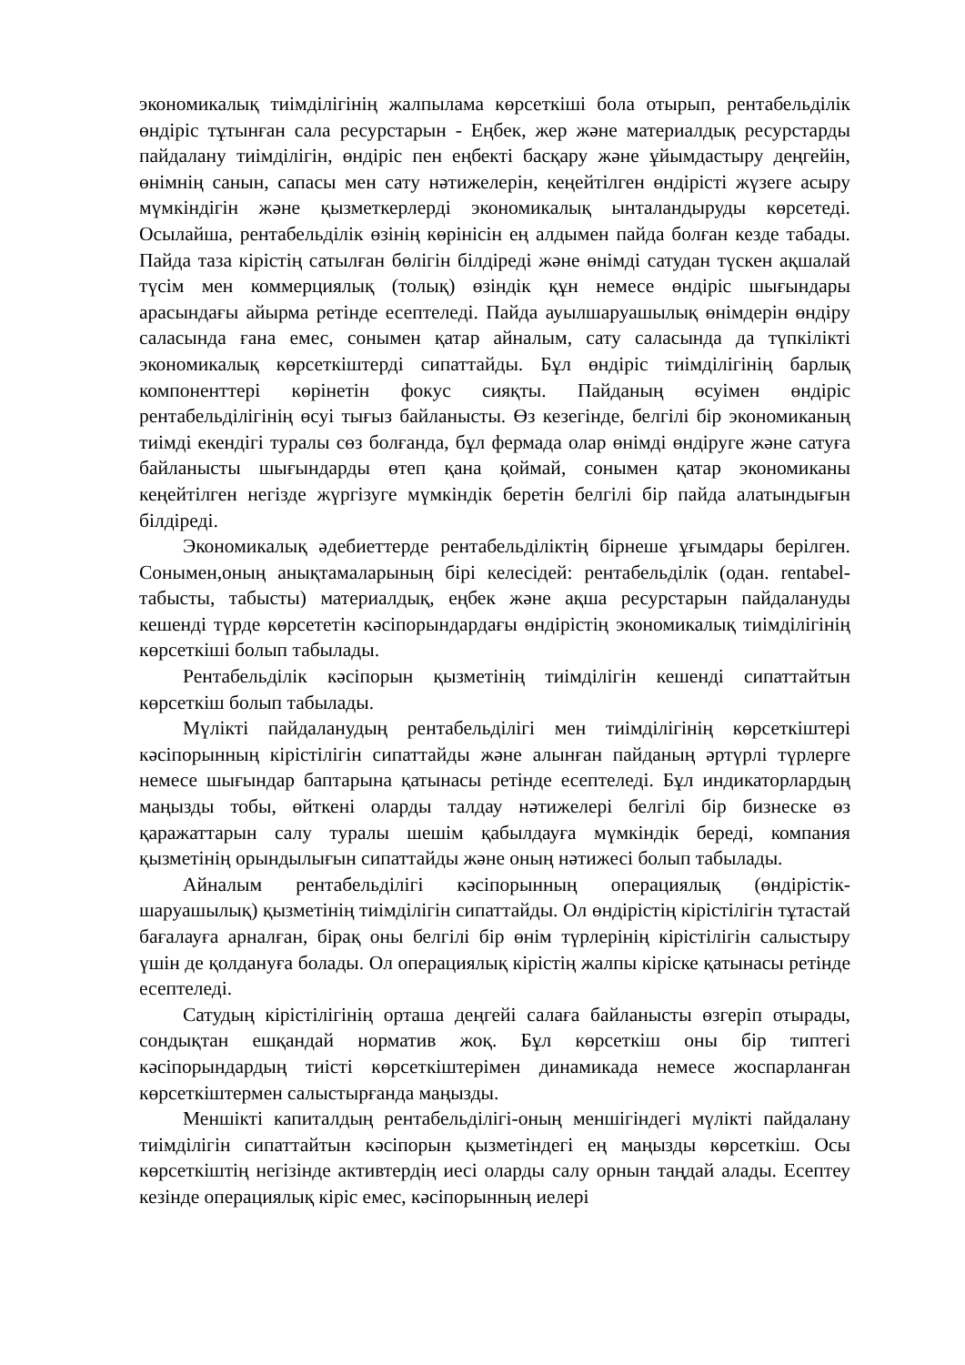экономикалық тиімділігінің жалпылама көрсеткіші бола отырып, рентабельділік өндіріс тұтынған сала ресурстарын - Еңбек, жер және материалдық ресурстарды пайдалану тиімділігін, өндіріс пен еңбекті басқару және ұйымдастыру деңгейін, өнімнің санын, сапасы мен сату нәтижелерін, кеңейтілген өндірісті жүзеге асыру мүмкіндігін және қызметкерлерді экономикалық ынталандыруды көрсетеді. Осылайша, рентабельділік өзінің көрінісін ең алдымен пайда болған кезде табады. Пайда таза кірістің сатылған бөлігін білдіреді және өнімді сатудан түскен ақшалай түсім мен коммерциялық (толық) өзіндік құн немесе өндіріс шығындары арасындағы айырма ретінде есептеледі. Пайда ауылшаруашылық өнімдерін өндіру саласында ғана емес, сонымен қатар айналым, сату саласында да түпкілікті экономикалық көрсеткіштерді сипаттайды. Бұл өндіріс тиімділігінің барлық компоненттері көрінетін фокус сияқты. Пайданың өсуімен өндіріс рентабельділігінің өсуі тығыз байланысты. Өз кезегінде, белгілі бір экономиканың тиімді екендігі туралы сөз болғанда, бұл фермада олар өнімді өндіруге және сатуға байланысты шығындарды өтеп қана қоймай, сонымен қатар экономиканы кеңейтілген негізде жүргізуге мүмкіндік беретін белгілі бір пайда алатындығын білдіреді.
Экономикалық әдебиеттерде рентабельділіктің бірнеше ұғымдары берілген. Сонымен,оның анықтамаларының бірі келесідей: рентабельділік (одан. rentabel-табысты, табысты) материалдық, еңбек және ақша ресурстарын пайдалануды кешенді түрде көрсететін кәсіпорындардағы өндірістің экономикалық тиімділігінің көрсеткіші болып табылады.
Рентабельділік кәсіпорын қызметінің тиімділігін кешенді сипаттайтын көрсеткіш болып табылады.
Мүлікті пайдаланудың рентабельділігі мен тиімділігінің көрсеткіштері кәсіпорынның кірістілігін сипаттайды және алынған пайданың әртүрлі түрлерге немесе шығындар баптарына қатынасы ретінде есептеледі. Бұл индикаторлардың маңызды тобы, өйткені оларды талдау нәтижелері белгілі бір бизнеске өз қаражаттарын салу туралы шешім қабылдауға мүмкіндік береді, компания қызметінің орындылығын сипаттайды және оның нәтижесі болып табылады.
Айналым рентабельділігі кәсіпорынның операциялық (өндірістік-шаруашылық) қызметінің тиімділігін сипаттайды. Ол өндірістің кірістілігін тұтастай бағалауға арналған, бірақ оны белгілі бір өнім түрлерінің кірістілігін салыстыру үшін де қолдануға болады. Ол операциялық кірістің жалпы кіріске қатынасы ретінде есептеледі.
Сатудың кірістілігінің орташа деңгейі салаға байланысты өзгеріп отырады, сондықтан ешқандай норматив жоқ. Бұл көрсеткіш оны бір типтегі кәсіпорындардың тиісті көрсеткіштерімен динамикада немесе жоспарланған көрсеткіштермен салыстырғанда маңызды.
Меншікті капиталдың рентабельділігі-оның меншігіндегі мүлікті пайдалану тиімділігін сипаттайтын кәсіпорын қызметіндегі ең маңызды көрсеткіш. Осы көрсеткіштің негізінде активтердің иесі оларды салу орнын таңдай алады. Есептеу кезінде операциялық кіріс емес, кәсіпорынның иелері